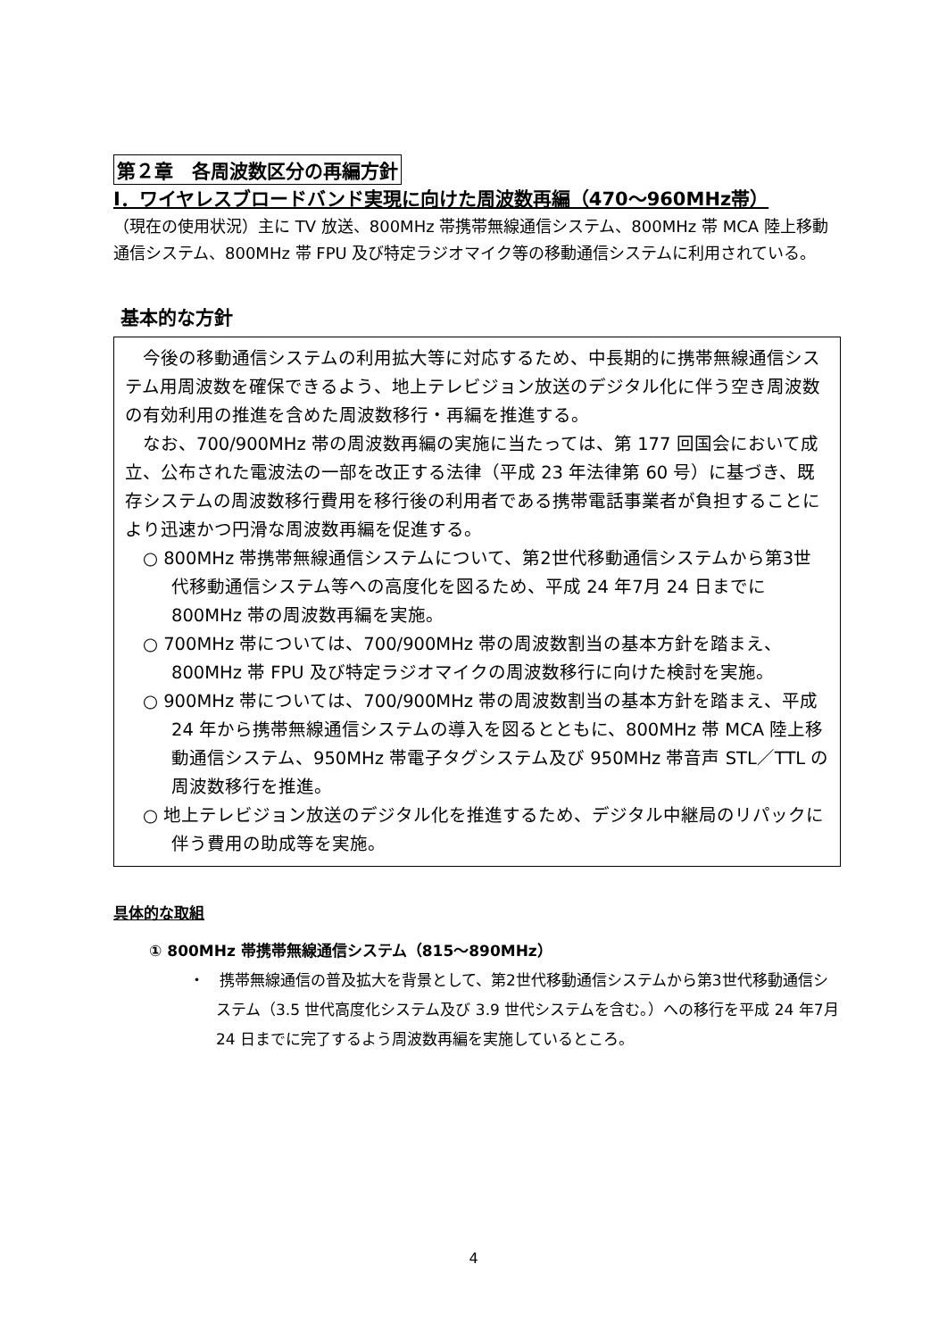第２章　各周波数区分の再編方針
Ⅰ．ワイヤレスブロードバンド実現に向けた周波数再編（470～960MHz帯）
（現在の使用状況）主に TV 放送、800MHz 帯携帯無線通信システム、800MHz 帯 MCA 陸上移動通信システム、800MHz 帯 FPU 及び特定ラジオマイク等の移動通信システムに利用されている。
基本的な方針
　今後の移動通信システムの利用拡大等に対応するため、中長期的に携帯無線通信システム用周波数を確保できるよう、地上テレビジョン放送のデジタル化に伴う空き周波数の有効利用の推進を含めた周波数移行・再編を推進する。
　なお、700/900MHz 帯の周波数再編の実施に当たっては、第 177 回国会において成立、公布された電波法の一部を改正する法律（平成 23 年法律第 60 号）に基づき、既存システムの周波数移行費用を移行後の利用者である携帯電話事業者が負担することにより迅速かつ円滑な周波数再編を促進する。
○ 800MHz 帯携帯無線通信システムについて、第2世代移動通信システムから第3世代移動通信システム等への高度化を図るため、平成 24 年7月 24 日までに 800MHz 帯の周波数再編を実施。
○ 700MHz 帯については、700/900MHz 帯の周波数割当の基本方針を踏まえ、800MHz 帯 FPU 及び特定ラジオマイクの周波数移行に向けた検討を実施。
○ 900MHz 帯については、700/900MHz 帯の周波数割当の基本方針を踏まえ、平成 24 年から携帯無線通信システムの導入を図るとともに、800MHz 帯 MCA 陸上移動通信システム、950MHz 帯電子タグシステム及び 950MHz 帯音声 STL／TTL の周波数移行を推進。
○ 地上テレビジョン放送のデジタル化を推進するため、デジタル中継局のリパックに伴う費用の助成等を実施。
具体的な取組
① 800MHz 帯携帯無線通信システム（815～890MHz）
・　携帯無線通信の普及拡大を背景として、第2世代移動通信システムから第3世代移動通信システム（3.5 世代高度化システム及び 3.9 世代システムを含む。）への移行を平成 24 年7月 24 日までに完了するよう周波数再編を実施しているところ。
4